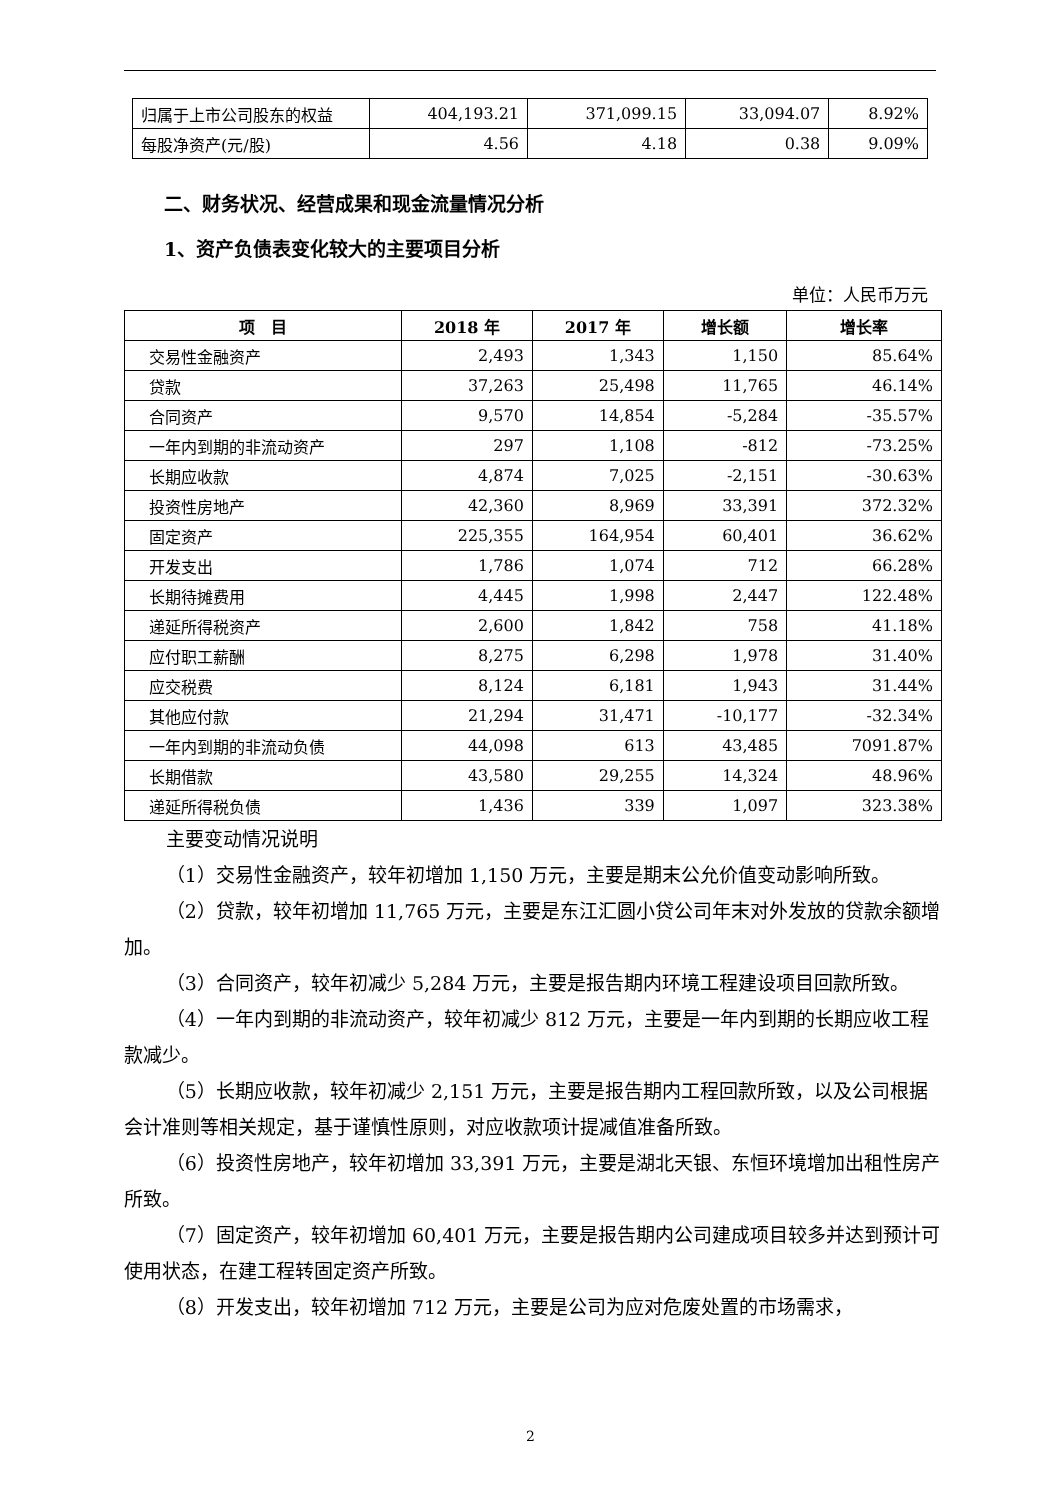| 归属于上市公司股东的权益 | 404,193.21 | 371,099.15 | 33,094.07 | 8.92% |
| 每股净资产(元/股) | 4.56 | 4.18 | 0.38 | 9.09% |
二、财务状况、经营成果和现金流量情况分析
1、资产负债表变化较大的主要项目分析
单位：人民币万元
| 项 目 | 2018 年 | 2017 年 | 增长额 | 增长率 |
| --- | --- | --- | --- | --- |
| 交易性金融资产 | 2,493 | 1,343 | 1,150 | 85.64% |
| 贷款 | 37,263 | 25,498 | 11,765 | 46.14% |
| 合同资产 | 9,570 | 14,854 | -5,284 | -35.57% |
| 一年内到期的非流动资产 | 297 | 1,108 | -812 | -73.25% |
| 长期应收款 | 4,874 | 7,025 | -2,151 | -30.63% |
| 投资性房地产 | 42,360 | 8,969 | 33,391 | 372.32% |
| 固定资产 | 225,355 | 164,954 | 60,401 | 36.62% |
| 开发支出 | 1,786 | 1,074 | 712 | 66.28% |
| 长期待摊费用 | 4,445 | 1,998 | 2,447 | 122.48% |
| 递延所得税资产 | 2,600 | 1,842 | 758 | 41.18% |
| 应付职工薪酬 | 8,275 | 6,298 | 1,978 | 31.40% |
| 应交税费 | 8,124 | 6,181 | 1,943 | 31.44% |
| 其他应付款 | 21,294 | 31,471 | -10,177 | -32.34% |
| 一年内到期的非流动负债 | 44,098 | 613 | 43,485 | 7091.87% |
| 长期借款 | 43,580 | 29,255 | 14,324 | 48.96% |
| 递延所得税负债 | 1,436 | 339 | 1,097 | 323.38% |
主要变动情况说明
（1）交易性金融资产，较年初增加 1,150 万元，主要是期末公允价值变动影响所致。
（2）贷款，较年初增加 11,765 万元，主要是东江汇圆小贷公司年末对外发放的贷款余额增加。
（3）合同资产，较年初减少 5,284 万元，主要是报告期内环境工程建设项目回款所致。
（4）一年内到期的非流动资产，较年初减少 812 万元，主要是一年内到期的长期应收工程款减少。
（5）长期应收款，较年初减少 2,151 万元，主要是报告期内工程回款所致，以及公司根据会计准则等相关规定，基于谨慎性原则，对应收款项计提减值准备所致。
（6）投资性房地产，较年初增加 33,391 万元，主要是湖北天银、东恒环境增加出租性房产所致。
（7）固定资产，较年初增加 60,401 万元，主要是报告期内公司建成项目较多并达到预计可使用状态，在建工程转固定资产所致。
（8）开发支出，较年初增加 712 万元，主要是公司为应对危废处置的市场需求，
2